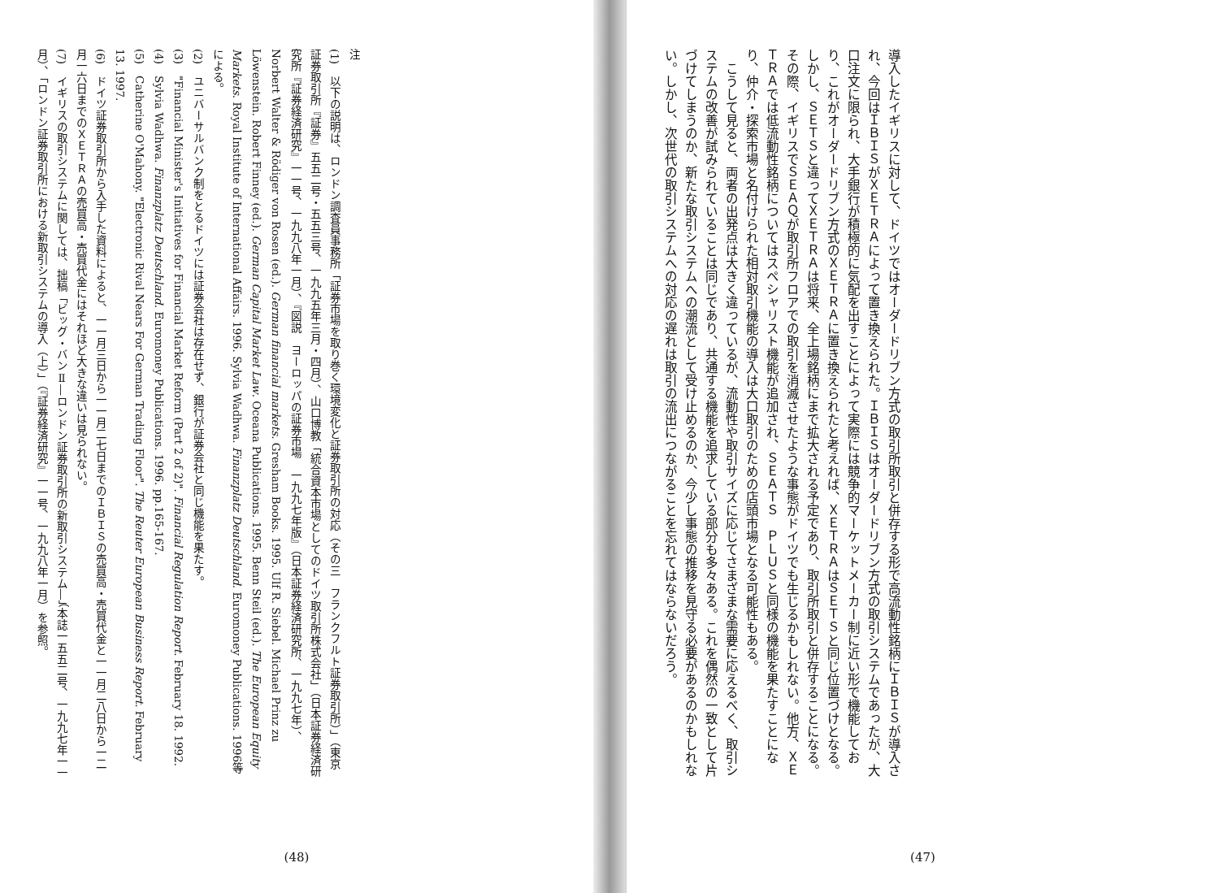導入したイギリスに対して、ドイツではオーダードリブン方式の取引所取引と併存する形で高流動性銘柄にＩＢＩＳが導入され、今回はＩＢＩＳがＸＥＴＲＡによって置き換えられた。ＩＢＩＳはオーダードリブン方式の取引システムであったが、大口注文に限られ、大手銀行が積極的に気配を出すことによって実際には競争的マーケットメーカー制に近い形で機能しており、これがオーダードリブン方式のＸＥＴＲＡに置き換えられたと考えれば、ＸＥＴＲＡはＳＥＴＳと同じ位置づけとなる。しかし、ＳＥＴＳと違ってＸＥＴＲＡは将来、全上場銘柄にまで拡大される予定であり、取引所取引と併存することになる。その際、イギリスでＳＥＡＱが取引所フロアでの取引を消滅させたような事態がドイツでも生じるかもしれない。他方、ＸＥＴＲＡでは低流動性銘柄についてはスペシャリスト機能が追加され、ＳＥＡＴＳ　ＰＬＵＳと同様の機能を果たすことになり、仲介・探索市場と名付けられた相対取引機能の導入は大口取引のための店頭市場となる可能性もある。
こうして見ると、両者の出発点は大きく違っているが、流動性や取引サイズに応じてさまざまな需要に応えるべく、取引システムの改善が試みられていることは同じであり、共通する機能を追求している部分も多々ある。これを偶然の一致として片づけてしまうのか、新たな取引システムへの潮流として受け止めるのか、今少し事態の推移を見守る必要があるのかもしれない。しかし、次世代の取引システムへの対応の遅れは取引の流出につながることを忘れてはならないだろう。
(47)
注
(1)　以下の説明は、ロンドン調査員事務所「証券市場を取り巻く環境変化と証券取引所の対応（その三　フランクフルト証券取引所）」（東京証券取引所『証券』五五二号・五五三号、一九九五年三月・四月）、山口博教「統合資本市場としてのドイツ取引所株式会社」（日本証券経済研究所『証券経済研究』一一号、一九九八年一月）、『図説　ヨーロッパの証券市場　一九九七年版』（日本証券経済研究所、一九九七年）、Norbert Walter & Rödiger von Rosen (ed.). German financial markets. Gresham Books. 1995. Ulf R. Siebel. Michael Prinz zu Löwenstein. Robert Finney (ed.). German Capital Market Law. Oceana Publications. 1995. Benn Steil (ed.). The European Equity Markets. Royal Institute of International Affairs. 1996. Sylvia Wadhwa. Finanzplatz Deutschland. Euromoney Publications. 1996等による。
(2)　ユニバーサルバンク制をとるドイツには証券会社は存在せず、銀行が証券会社と同じ機能を果たす。
(3)　"Financial Minister's Initiatives for Financial Market Reform (Part 2 of 2)". Financial Regulation Report. February 18. 1992.
(4)　Sylvia Wadhwa. Finanzplatz Deutschland. Euromoney Publications. 1996. pp.165-167.
(5)　Catherine O'Mahony. "Electronic Rival Nears For German Trading Floor". The Reuter European Business Report. February 13. 1997.
(6)　ドイツ証券取引所から入手した資料によると、一一月三日から一一月二七日までのＩＢＩＳの売買高・売買代金と一一月二八日から一二月一六日までのＸＥＴＲＡの売買高・売買代金にはそれほど大きな違いは見られない。
(7)　イギリスの取引システムに関しては、拙稿「ビッグ・バンⅡ―ロンドン証券取引所の新取引システム―」（本誌一五五二号、一九九七年一一月）、「ロンドン証券取引所における新取引システムの導入（上）」（『証券経済研究』一一号、一九九八年一月）を参照。
(48)